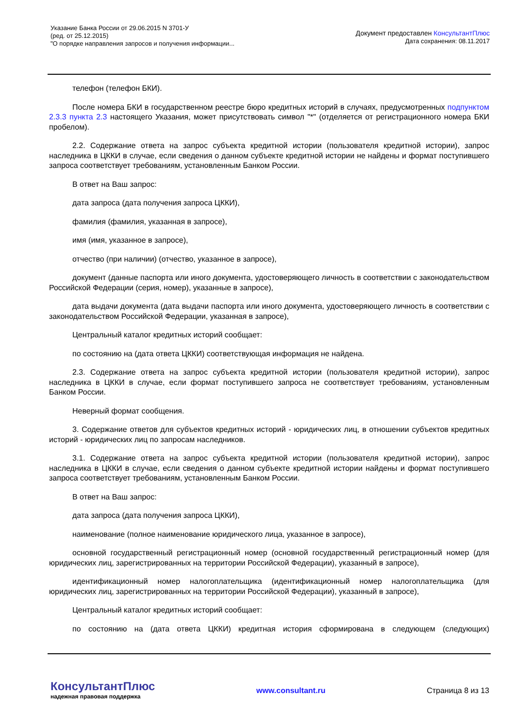Указание Банка России от 29.06.2015 N 3701-У
(ред. от 25.12.2015)
"О порядке направления запросов и получения информации...
Документ предоставлен КонсультантПлюс
Дата сохранения: 08.11.2017
телефон (телефон БКИ).
После номера БКИ в государственном реестре бюро кредитных историй в случаях, предусмотренных подпунктом 2.3.3 пункта 2.3 настоящего Указания, может присутствовать символ "*" (отделяется от регистрационного номера БКИ пробелом).
2.2. Содержание ответа на запрос субъекта кредитной истории (пользователя кредитной истории), запрос наследника в ЦККИ в случае, если сведения о данном субъекте кредитной истории не найдены и формат поступившего запроса соответствует требованиям, установленным Банком России.
В ответ на Ваш запрос:
дата запроса (дата получения запроса ЦККИ),
фамилия (фамилия, указанная в запросе),
имя (имя, указанное в запросе),
отчество (при наличии) (отчество, указанное в запросе),
документ (данные паспорта или иного документа, удостоверяющего личность в соответствии с законодательством Российской Федерации (серия, номер), указанные в запросе),
дата выдачи документа (дата выдачи паспорта или иного документа, удостоверяющего личность в соответствии с законодательством Российской Федерации, указанная в запросе),
Центральный каталог кредитных историй сообщает:
по состоянию на (дата ответа ЦККИ) соответствующая информация не найдена.
2.3. Содержание ответа на запрос субъекта кредитной истории (пользователя кредитной истории), запрос наследника в ЦККИ в случае, если формат поступившего запроса не соответствует требованиям, установленным Банком России.
Неверный формат сообщения.
3. Содержание ответов для субъектов кредитных историй - юридических лиц, в отношении субъектов кредитных историй - юридических лиц по запросам наследников.
3.1. Содержание ответа на запрос субъекта кредитной истории (пользователя кредитной истории), запрос наследника в ЦККИ в случае, если сведения о данном субъекте кредитной истории найдены и формат поступившего запроса соответствует требованиям, установленным Банком России.
В ответ на Ваш запрос:
дата запроса (дата получения запроса ЦККИ),
наименование (полное наименование юридического лица, указанное в запросе),
основной государственный регистрационный номер (основной государственный регистрационный номер (для юридических лиц, зарегистрированных на территории Российской Федерации), указанный в запросе),
идентификационный номер налогоплательщика (идентификационный номер налогоплательщика (для юридических лиц, зарегистрированных на территории Российской Федерации), указанный в запросе),
Центральный каталог кредитных историй сообщает:
по состоянию на (дата ответа ЦККИ) кредитная история сформирована в следующем (следующих)
КонсультантПлюс
надежная правовая поддержка
www.consultant.ru Страница 8 из 13